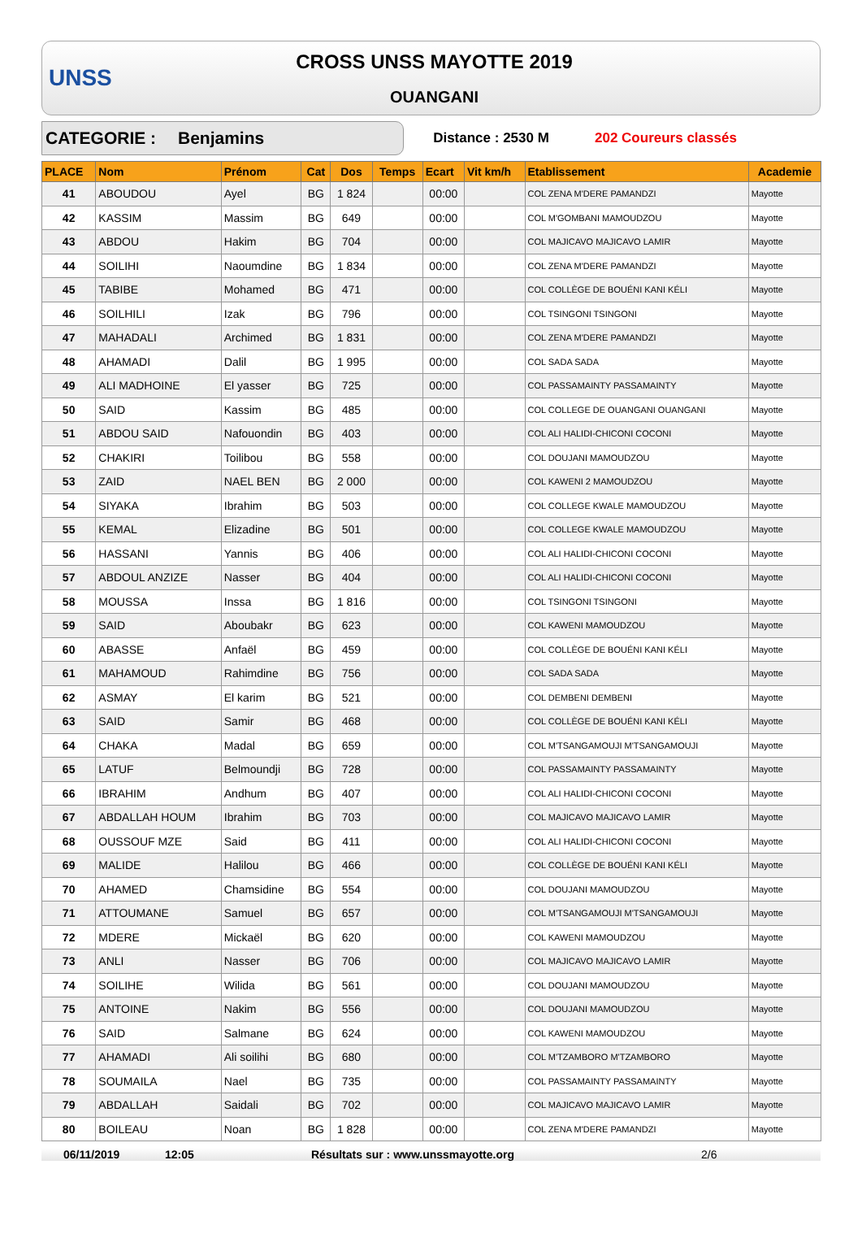UNSS
CROSS UNSS MAYOTTE 2019
OUANGANI
CATEGORIE : Benjamins
Distance : 2530 M 202 Coureurs classés
| PLACE | Nom | Prénom | Cat | Dos | Temps | Ecart | Vit km/h | Etablissement | Academie |
| --- | --- | --- | --- | --- | --- | --- | --- | --- | --- |
| 41 | ABOUDOU | Ayel | BG | 1 824 | | 00:00 | | COL ZENA M'DERE PAMANDZI | Mayotte |
| 42 | KASSIM | Massim | BG | 649 | | 00:00 | | COL M'GOMBANI MAMOUDZOU | Mayotte |
| 43 | ABDOU | Hakim | BG | 704 | | 00:00 | | COL MAJICAVO MAJICAVO LAMIR | Mayotte |
| 44 | SOILIHI | Naoumdine | BG | 1 834 | | 00:00 | | COL ZENA M'DERE PAMANDZI | Mayotte |
| 45 | TABIBE | Mohamed | BG | 471 | | 00:00 | | COL COLLÈGE DE BOUÉNI KANI KÉLI | Mayotte |
| 46 | SOILHILI | Izak | BG | 796 | | 00:00 | | COL TSINGONI TSINGONI | Mayotte |
| 47 | MAHADALI | Archimed | BG | 1 831 | | 00:00 | | COL ZENA M'DERE PAMANDZI | Mayotte |
| 48 | AHAMADI | Dalil | BG | 1 995 | | 00:00 | | COL SADA SADA | Mayotte |
| 49 | ALI MADHOINE | El yasser | BG | 725 | | 00:00 | | COL PASSAMAINTY PASSAMAINTY | Mayotte |
| 50 | SAID | Kassim | BG | 485 | | 00:00 | | COL COLLEGE DE OUANGANI OUANGANI | Mayotte |
| 51 | ABDOU SAID | Nafouondin | BG | 403 | | 00:00 | | COL ALI HALIDI-CHICONI COCONI | Mayotte |
| 52 | CHAKIRI | Toilibou | BG | 558 | | 00:00 | | COL DOUJANI MAMOUDZOU | Mayotte |
| 53 | ZAID | NAEL BEN | BG | 2 000 | | 00:00 | | COL KAWENI 2 MAMOUDZOU | Mayotte |
| 54 | SIYAKA | Ibrahim | BG | 503 | | 00:00 | | COL COLLEGE KWALE MAMOUDZOU | Mayotte |
| 55 | KEMAL | Elizadine | BG | 501 | | 00:00 | | COL COLLEGE KWALE MAMOUDZOU | Mayotte |
| 56 | HASSANI | Yannis | BG | 406 | | 00:00 | | COL ALI HALIDI-CHICONI COCONI | Mayotte |
| 57 | ABDOUL ANZIZE | Nasser | BG | 404 | | 00:00 | | COL ALI HALIDI-CHICONI COCONI | Mayotte |
| 58 | MOUSSA | Inssa | BG | 1 816 | | 00:00 | | COL TSINGONI TSINGONI | Mayotte |
| 59 | SAID | Aboubakr | BG | 623 | | 00:00 | | COL KAWENI MAMOUDZOU | Mayotte |
| 60 | ABASSE | Anfaël | BG | 459 | | 00:00 | | COL COLLÈGE DE BOUÉNI KANI KÉLI | Mayotte |
| 61 | MAHAMOUD | Rahimdine | BG | 756 | | 00:00 | | COL SADA SADA | Mayotte |
| 62 | ASMAY | El karim | BG | 521 | | 00:00 | | COL DEMBENI DEMBENI | Mayotte |
| 63 | SAID | Samir | BG | 468 | | 00:00 | | COL COLLÈGE DE BOUÉNI KANI KÉLI | Mayotte |
| 64 | CHAKA | Madal | BG | 659 | | 00:00 | | COL M'TSANGAMOUJI M'TSANGAMOUJI | Mayotte |
| 65 | LATUF | Belmoundji | BG | 728 | | 00:00 | | COL PASSAMAINTY PASSAMAINTY | Mayotte |
| 66 | IBRAHIM | Andhum | BG | 407 | | 00:00 | | COL ALI HALIDI-CHICONI COCONI | Mayotte |
| 67 | ABDALLAH HOUM | Ibrahim | BG | 703 | | 00:00 | | COL MAJICAVO MAJICAVO LAMIR | Mayotte |
| 68 | OUSSOUF MZE | Said | BG | 411 | | 00:00 | | COL ALI HALIDI-CHICONI COCONI | Mayotte |
| 69 | MALIDE | Halilou | BG | 466 | | 00:00 | | COL COLLÈGE DE BOUÉNI KANI KÉLI | Mayotte |
| 70 | AHAMED | Chamsidine | BG | 554 | | 00:00 | | COL DOUJANI MAMOUDZOU | Mayotte |
| 71 | ATTOUMANE | Samuel | BG | 657 | | 00:00 | | COL M'TSANGAMOUJI M'TSANGAMOUJI | Mayotte |
| 72 | MDERE | Mickaël | BG | 620 | | 00:00 | | COL KAWENI MAMOUDZOU | Mayotte |
| 73 | ANLI | Nasser | BG | 706 | | 00:00 | | COL MAJICAVO MAJICAVO LAMIR | Mayotte |
| 74 | SOILIHE | Wilida | BG | 561 | | 00:00 | | COL DOUJANI MAMOUDZOU | Mayotte |
| 75 | ANTOINE | Nakim | BG | 556 | | 00:00 | | COL DOUJANI MAMOUDZOU | Mayotte |
| 76 | SAID | Salmane | BG | 624 | | 00:00 | | COL KAWENI MAMOUDZOU | Mayotte |
| 77 | AHAMADI | Ali soilihi | BG | 680 | | 00:00 | | COL M'TZAMBORO M'TZAMBORO | Mayotte |
| 78 | SOUMAILA | Nael | BG | 735 | | 00:00 | | COL PASSAMAINTY PASSAMAINTY | Mayotte |
| 79 | ABDALLAH | Saidali | BG | 702 | | 00:00 | | COL MAJICAVO MAJICAVO LAMIR | Mayotte |
| 80 | BOILEAU | Noan | BG | 1 828 | | 00:00 | | COL ZENA M'DERE PAMANDZI | Mayotte |
06/11/2019 12:05 Résultats sur : www.unssmayotte.org 2/6